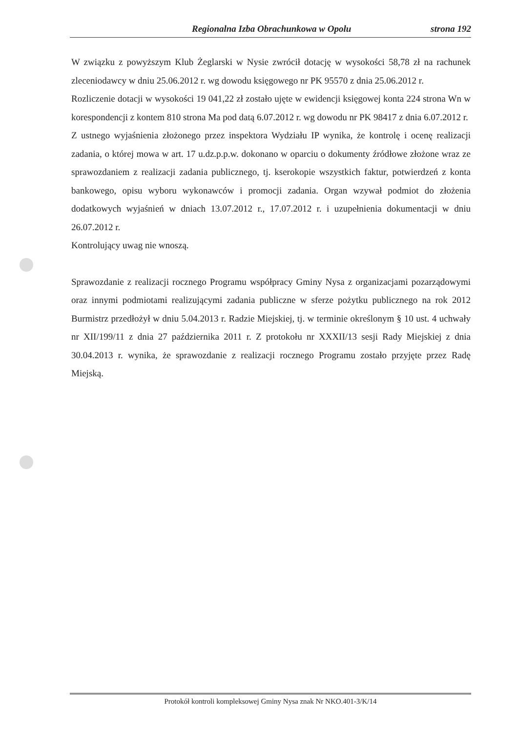Regionalna Izba Obrachunkowa w Opolu strona 192
W związku z powyższym Klub Żeglarski w Nysie zwrócił dotację w wysokości 58,78 zł na rachunek zleceniodawcy w dniu 25.06.2012 r. wg dowodu księgowego nr PK 95570 z dnia 25.06.2012 r.
Rozliczenie dotacji w wysokości 19 041,22 zł zostało ujęte w ewidencji księgowej konta 224 strona Wn w korespondencji z kontem 810 strona Ma pod datą 6.07.2012 r. wg dowodu nr PK 98417 z dnia 6.07.2012 r.
Z ustnego wyjaśnienia złożonego przez inspektora Wydziału IP wynika, że kontrolę i ocenę realizacji zadania, o której mowa w art. 17 u.dz.p.p.w. dokonano w oparciu o dokumenty źródłowe złożone wraz ze sprawozdaniem z realizacji zadania publicznego, tj. kserokopie wszystkich faktur, potwierdzeń z konta bankowego, opisu wyboru wykonawców i promocji zadania. Organ wzywał podmiot do złożenia dodatkowych wyjaśnień w dniach 13.07.2012 r., 17.07.2012 r. i uzupełnienia dokumentacji w dniu 26.07.2012 r.
Kontrolujący uwag nie wnoszą.
Sprawozdanie z realizacji rocznego Programu współpracy Gminy Nysa z organizacjami pozarządowymi oraz innymi podmiotami realizującymi zadania publiczne w sferze pożytku publicznego na rok 2012 Burmistrz przedłożył w dniu 5.04.2013 r. Radzie Miejskiej, tj. w terminie określonym § 10 ust. 4 uchwały nr XII/199/11 z dnia 27 października 2011 r. Z protokołu nr XXXII/13 sesji Rady Miejskiej z dnia 30.04.2013 r. wynika, że sprawozdanie z realizacji rocznego Programu zostało przyjęte przez Radę Miejską.
Protokół kontroli kompleksowej Gminy Nysa znak Nr NKO.401-3/K/14